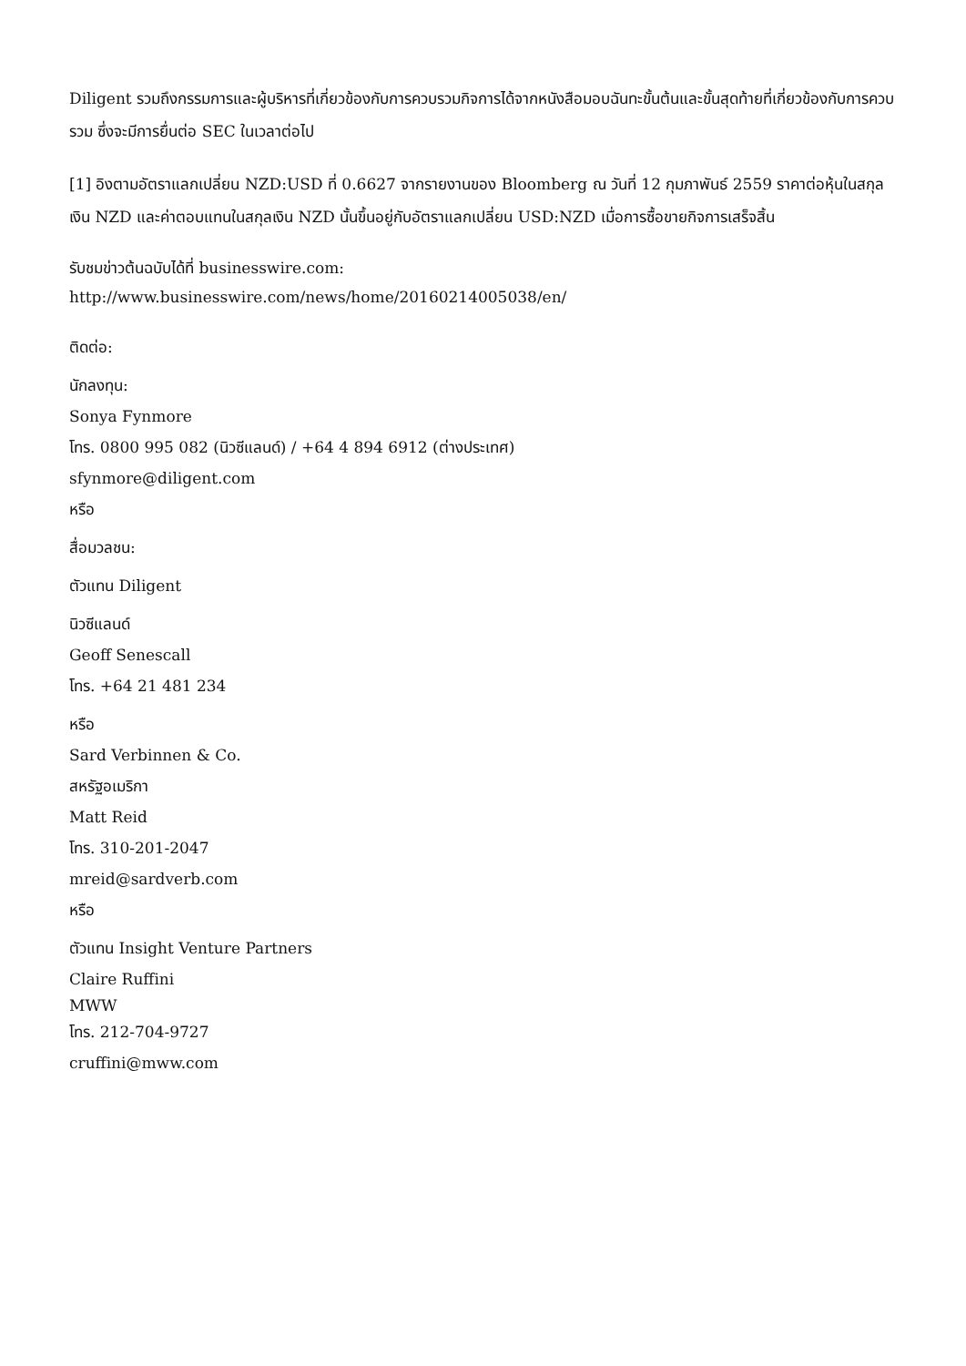Diligent รวมถึงกรรมการและผู้บริหารที่เกี่ยวข้องกับการควบรวมกิจการได้จากหนังสือมอบฉันทะขั้นต้นและขั้นสุดท้ายที่เกี่ยวข้องกับการควบรวม ซึ่งจะมีการยื่นต่อ SEC ในเวลาต่อไป
[1] อิงตามอัตราแลกเปลี่ยน NZD:USD ที่ 0.6627 จากรายงานของ Bloomberg ณ วันที่ 12 กุมภาพันธ์ 2559 ราคาต่อหุ้นในสกุลเงิน NZD และค่าตอบแทนในสกุลเงิน NZD นั้นขึ้นอยู่กับอัตราแลกเปลี่ยน USD:NZD เมื่อการซื้อขายกิจการเสร็จสิ้น
รับชมข่าวต้นฉบับได้ที่ businesswire.com:
http://www.businesswire.com/news/home/20160214005038/en/
ติดต่อ:
นักลงทุน:
Sonya Fynmore
โทร. 0800 995 082 (นิวซีแลนด์) / +64 4 894 6912 (ต่างประเทศ)
sfynmore@diligent.com
หรือ
สื่อมวลชน:
ตัวแทน Diligent
นิวซีแลนด์
Geoff Senescall
โทร. +64 21 481 234
หรือ
Sard Verbinnen & Co.
สหรัฐอเมริกา
Matt Reid
โทร. 310-201-2047
mreid@sardverb.com
หรือ
ตัวแทน Insight Venture Partners
Claire Ruffini
MWW
โทร. 212-704-9727
cruffini@mww.com